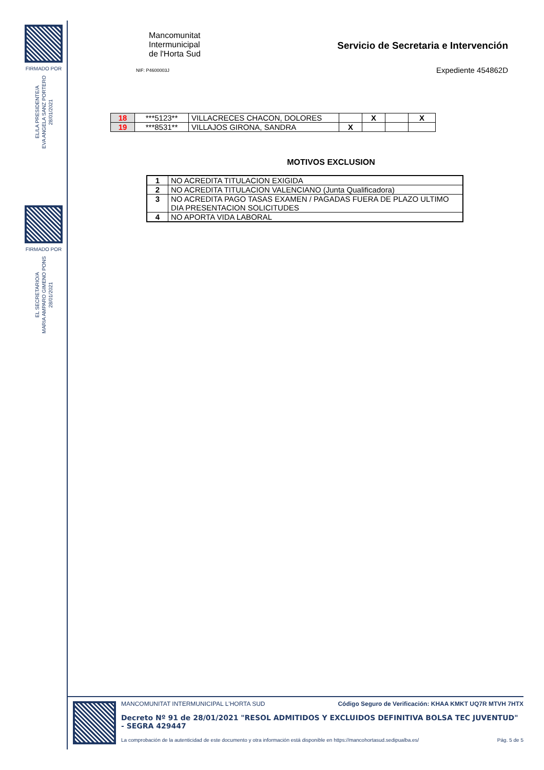FIRMADO POR
EL/LA PRESIDENTE/A
EVA ANGELA SANZ PORTERO
28/01/2021
FIRMADO POR
EL SECRETARIO/A
MARIA AMPARO GIMENO PONS
28/01/2021
Mancomunitat
Intermunicipal
de l'Horta Sud
NIF: P4600003J
Servicio de Secretaria e Intervención
Expediente 454862D
| 18 | ***5123** | VILLACRECES CHACON, DOLORES | | X | | X |
| 19 | ***8531** | VILLAJOS GIRONA, SANDRA | X | | | |
MOTIVOS EXCLUSION
| 1 | NO ACREDITA TITULACION EXIGIDA |
| 2 | NO ACREDITA TITULACION VALENCIANO (Junta Qualificadora) |
| 3 | NO ACREDITA PAGO TASAS EXAMEN / PAGADAS FUERA DE PLAZO ULTIMO DIA PRESENTACION SOLICITUDES |
| 4 | NO APORTA VIDA LABORAL |
MANCOMUNITAT INTERMUNICIPAL L'HORTA SUD Código Seguro de Verificación: KHAA KMKT UQ7R MTVH 7HTX
Decreto Nº 91 de 28/01/2021 "RESOL ADMITIDOS Y EXCLUIDOS DEFINITIVA BOLSA TEC JUVENTUD" - SEGRA 429447
La comprobación de la autenticidad de este documento y otra información está disponible en https://mancohortasud.sedipualba.es/ Pág. 5 de 5